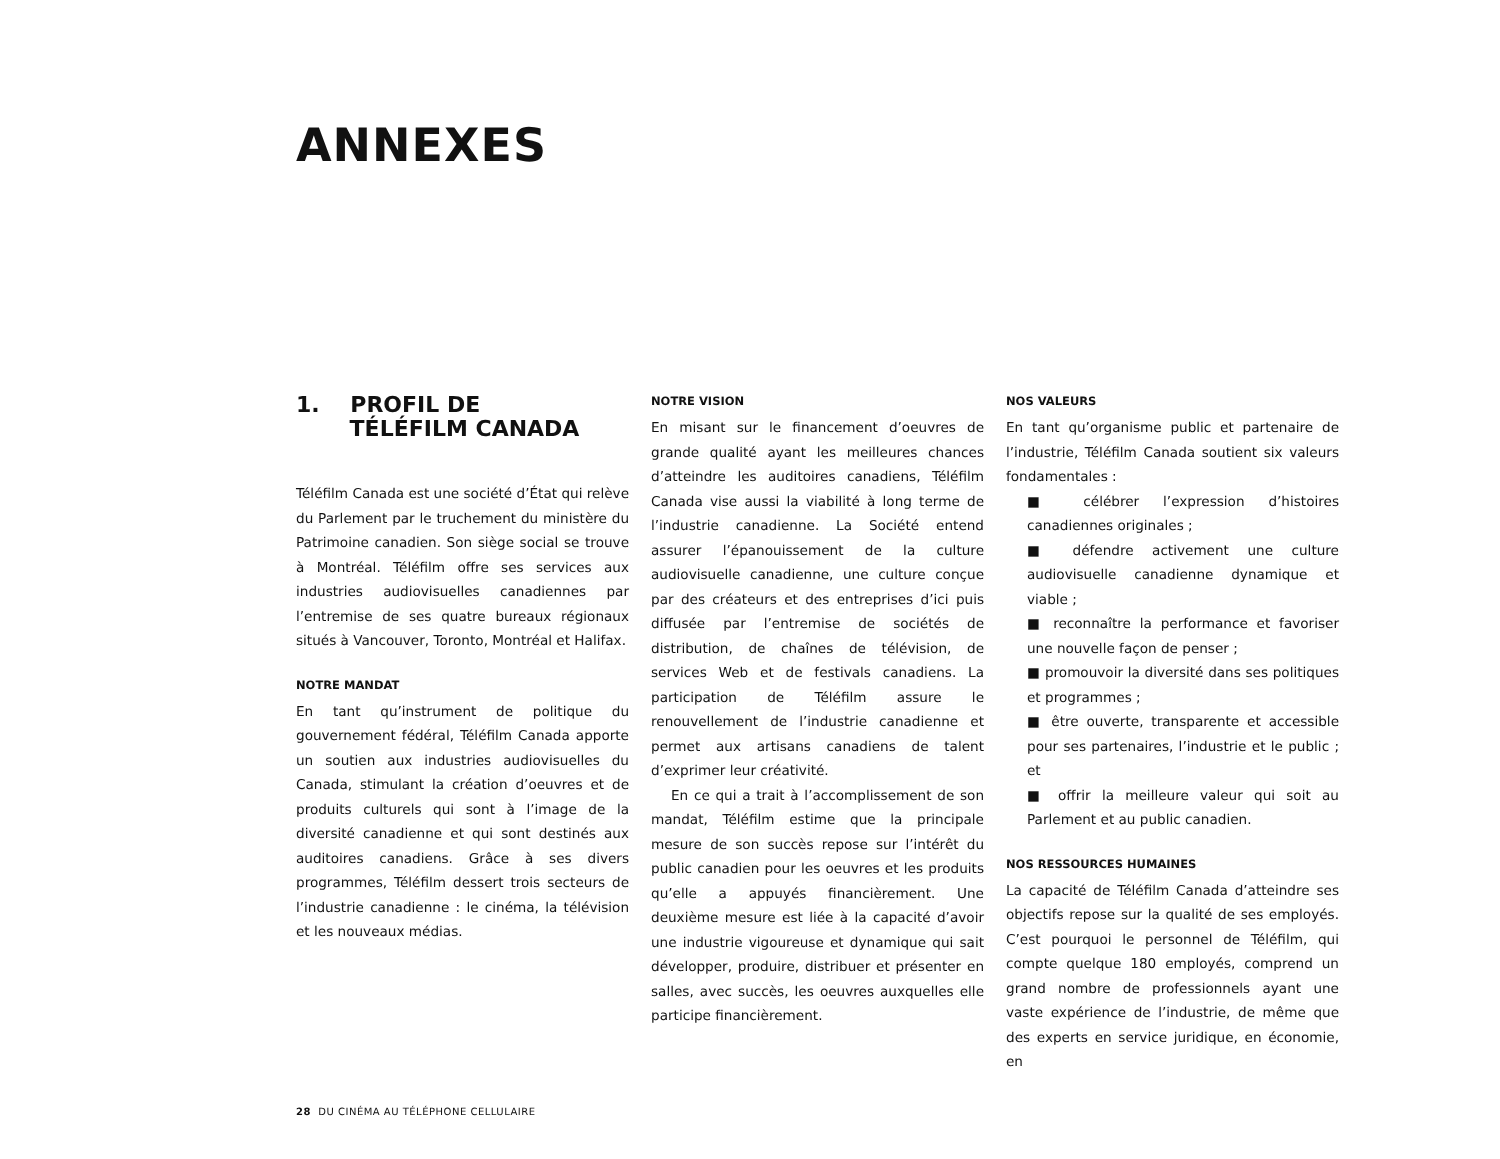ANNEXES
1. PROFIL DE
TÉLÉFILM CANADA
Téléfilm Canada est une société d’État qui relève du Parlement par le truchement du ministère du Patrimoine canadien. Son siège social se trouve à Montréal. Téléfilm offre ses services aux industries audiovisuelles canadiennes par l’entremise de ses quatre bureaux régionaux situés à Vancouver, Toronto, Montréal et Halifax.
NOTRE MANDAT
En tant qu’instrument de politique du gouvernement fédéral, Téléfilm Canada apporte un soutien aux industries audiovisuelles du Canada, stimulant la création d’oeuvres et de produits culturels qui sont à l’image de la diversité canadienne et qui sont destinés aux auditoires canadiens. Grâce à ses divers programmes, Téléfilm dessert trois secteurs de l’industrie canadienne : le cinéma, la télévision et les nouveaux médias.
NOTRE VISION
En misant sur le financement d’oeuvres de grande qualité ayant les meilleures chances d’atteindre les auditoires canadiens, Téléfilm Canada vise aussi la viabilité à long terme de l’industrie canadienne. La Société entend assurer l’épanouissement de la culture audiovisuelle canadienne, une culture conçue par des créateurs et des entreprises d’ici puis diffusée par l’entremise de sociétés de distribution, de chaînes de télévision, de services Web et de festivals canadiens. La participation de Téléfilm assure le renouvellement de l’industrie canadienne et permet aux artisans canadiens de talent d’exprimer leur créativité.
En ce qui a trait à l’accomplissement de son mandat, Téléfilm estime que la principale mesure de son succès repose sur l’intérêt du public canadien pour les oeuvres et les produits qu’elle a appuyés financièrement. Une deuxième mesure est liée à la capacité d’avoir une industrie vigoureuse et dynamique qui sait développer, produire, distribuer et présenter en salles, avec succès, les oeuvres auxquelles elle participe financièrement.
NOS VALEURS
En tant qu’organisme public et partenaire de l’industrie, Téléfilm Canada soutient six valeurs fondamentales :
■ célébrer l’expression d’histoires canadiennes originales ;
■ défendre activement une culture audiovisuelle canadienne dynamique et viable ;
■ reconnaître la performance et favoriser une nouvelle façon de penser ;
■ promouvoir la diversité dans ses politiques et programmes ;
■ être ouverte, transparente et accessible pour ses partenaires, l’industrie et le public ; et
■ offrir la meilleure valeur qui soit au Parlement et au public canadien.
NOS RESSOURCES HUMAINES
La capacité de Téléfilm Canada d’atteindre ses objectifs repose sur la qualité de ses employés. C’est pourquoi le personnel de Téléfilm, qui compte quelque 180 employés, comprend un grand nombre de professionnels ayant une vaste expérience de l’industrie, de même que des experts en service juridique, en économie, en
28 DU CINÉMA AU TÉLÉPHONE CELLULAIRE